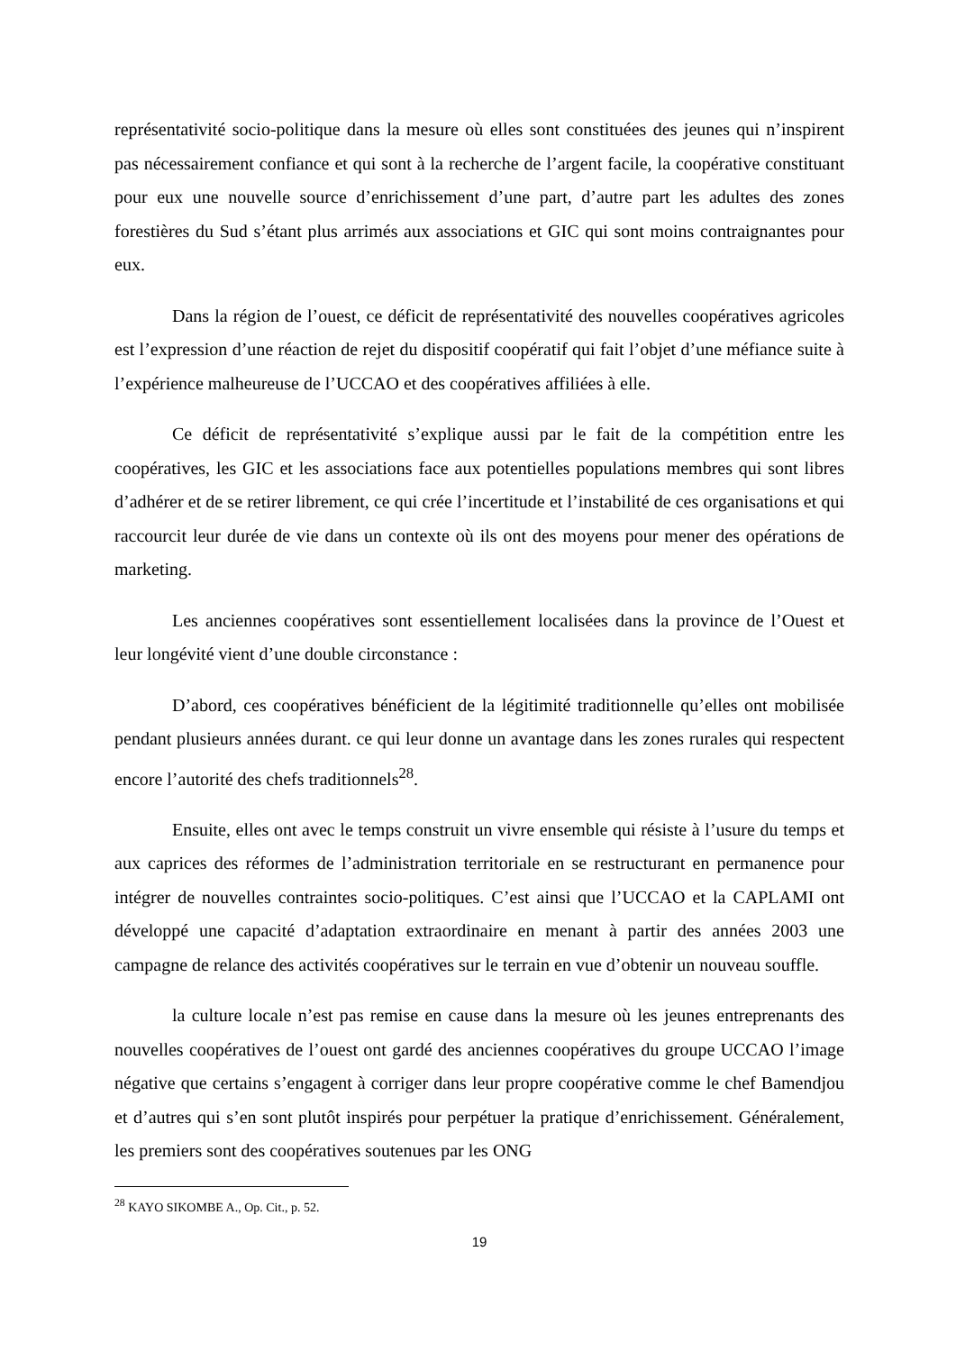représentativité socio-politique dans la mesure où elles sont constituées des jeunes qui n’inspirent pas nécessairement confiance et qui sont à la recherche de l’argent facile, la coopérative constituant pour eux une nouvelle source d’enrichissement d’une part, d’autre part les adultes des zones forestières du Sud s’étant plus arrimés aux associations et GIC qui sont moins contraignantes pour eux.
Dans la région de l’ouest, ce déficit de représentativité des nouvelles coopératives agricoles est l’expression d’une réaction de rejet du dispositif coopératif qui fait l’objet d’une méfiance suite à l’expérience malheureuse de l’UCCAO et des coopératives affiliées à elle.
Ce déficit de représentativité s’explique aussi par le fait de la compétition entre les coopératives, les GIC et les associations face aux potentielles populations membres qui sont libres d’adhérer et de se retirer librement, ce qui crée l’incertitude et l’instabilité de ces organisations et qui raccourcit leur durée de vie dans un contexte où ils ont des moyens pour mener des opérations de marketing.
Les anciennes coopératives sont essentiellement localisées dans la province de l’Ouest et leur longévité vient d’une double circonstance :
D’abord, ces coopératives bénéficient de la légitimité traditionnelle qu’elles ont mobilisée pendant plusieurs années durant. ce qui leur donne un avantage dans les zones rurales qui respectent encore l’autorité des chefs traditionnels<sup>28</sup>.
Ensuite, elles ont avec le temps construit un vivre ensemble qui résiste à l’usure du temps et aux caprices des réformes de l’administration territoriale en se restructurant en permanence pour intégrer de nouvelles contraintes socio-politiques. C’est ainsi que l’UCCAO et la CAPLAMI ont développé une capacité d’adaptation extraordinaire en menant à partir des années 2003 une campagne de relance des activités coopératives sur le terrain en vue d’obtenir un nouveau souffle.
la culture locale n’est pas remise en cause dans la mesure où les jeunes entreprenants des nouvelles coopératives de l’ouest ont gardé des anciennes coopératives du groupe UCCAO l’image négative que certains s’engagent à corriger dans leur propre coopérative comme le chef Bamendjou et d’autres qui s’en sont plutôt inspirés pour perpétuer la pratique d’enrichissement. Généralement, les premiers sont des coopératives soutenues par les ONG
<sup>28</sup> KAYO SIKOMBE A., Op. Cit., p. 52.
19